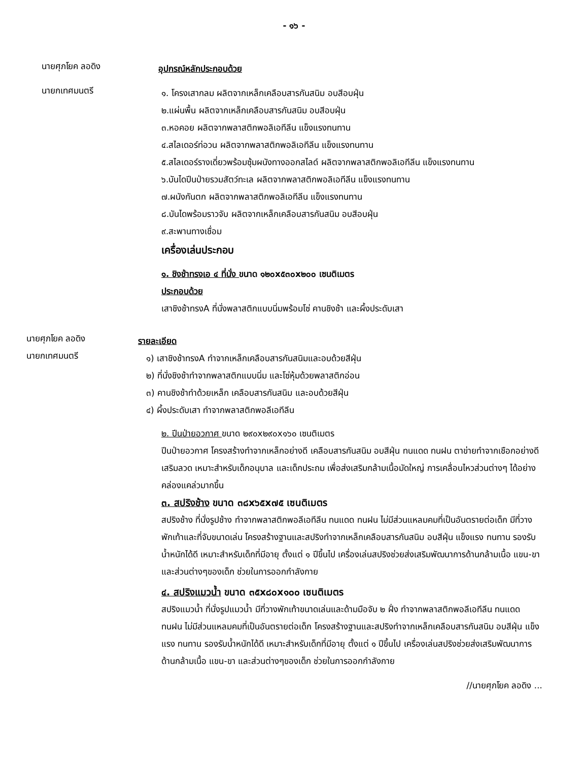- ๑๖ -
นายศุภโยค ลอดิง
อุปกรณ์หลักประกอบด้วย
นายกเทศมนตรี
๑. โครงเสากลม ผลิตจากเหล็กเคลือบสารกันสนิม อบสีอบฝุ่น
๒.แผ่นพื้น ผลิตจากเหล็กเคลือบสารกันสนิม อบสีอบฝุ่น
๓.หอคอย ผลิตจากพลาสติกพอลิเอทีลีน แข็งแรงทนทาน
๔.สไลเดอร์ท่อวน ผลิตจากพลาสติกพอลิเอทีลีน แข็งแรงทนทาน
๕.สไลเดอร์รางเดี่ยวพร้อมซุ้มผนังทางออกสไลด์ ผลิตจากพลาสติกพอลิเอทีลีน แข็งแรงทนทาน
๖.บันไดปีนป่ายรวมสัตว์ทะเล ผลิตจากพลาสติกพอลิเอทีลีน แข็งแรงทนทาน
๗.ผนังกันตก ผลิตจากพลาสติกพอลิเอทีลีน แข็งแรงทนทาน
๘.บันไดพร้อมราวจับ ผลิตจากเหล็กเคลือบสารกันสนิม อบสีอบฝุ่น
๙.สะพานทางเชื่อม
เครื่องเล่นประกอบ
๑. ชิงช้าทรงเอ ๔ ที่นั่ง ขนาด ๑๒๐x๕๓๐x๒๐๐ เซนติเมตร
ประกอบด้วย
เสาชิงช้าทรงA ที่นั่งพลาสติกแบบนิ่มพร้อมโซ่ คานชิงช้า และผึ้งประดับเสา
นายศุภโยค ลอดิง
รายละเอียด
นายกเทศมนตรี
๑) เสาชิงช้าทรงA ทำจากเหล็กเคลือบสารกันสนิมและอบด้วยสีฝุ่น
๒) ที่นั่งชิงช้าทำจากพลาสติกแบบนิ่ม และโซ่หุ้มด้วยพลาสติกอ่อน
๓) คานชิงช้าทำด้วยเหล็ก เคลือบสารกันสนิม และอบด้วยสีฝุ่น
๔) ผึ้งประดับเสา ทำจากพลาสติกพอลีเอทีลีน
๒. ปีนป่ายอวกาศ ขนาด ๒๙๐x๒๙๐x๑๖๐ เซนติเมตร
ปีนป่ายอวกาศ โครงสร้างทำจากเหล็กอย่างดี เคลือบสารกันสนิม อบสีฝุ่น ทนแดด ทนฝน ตาข่ายทำจากเชือกอย่างดี เสริมลวด เหมาะสำหรับเด็กอนุบาล และเด็กประถม เพื่อส่งเสริมกล้ามเนื้อมัดใหญ่ การเคลื่อนไหวส่วนต่างๆ ได้อย่างคล่องแคล่วมากขึ้น
๓. สปริงช้าง ขนาด ๓๘x๖๕x๗๕ เซนติเมตร
สปริงช้าง ที่นั่งรูปช้าง ทำจากพลาสติกพอลีเอทีลีน ทนแดด ทนฝน ไม่มีส่วนแหลมคมที่เป็นอันตรายต่อเด็ก มีที่วางพักเท้าและที่จับขนาดเล่น โครงสร้างฐานและสปริงทำจากเหล็กเคลือบสารกันสนิม อบสีฝุ่น แข็งแรง ทนทาน รองรับน้ำหนักได้ดี เหมาะสำหรับเด็กที่มีอายุ ตั้งแต่ ๑ ปีขึ้นไป เครื่องเล่นสปริงช่วยส่งเสริมพัฒนาการด้านกล้ามเนื้อ แขน-ขา และส่วนต่างๆของเด็ก ช่วยในการออกกำลังกาย
๔. สปริงแมวน้ำ ขนาด ๓๕x๘๐x๑๐๐ เซนติเมตร
สปริงแมวน้ำ ที่นั่งรูปแมวน้ำ มีที่วางพักเท้าขนาดเล่นและด้ามมือจับ ๒ ฝั่ง ทำจากพลาสติกพอลีเอทีลีน ทนแดด ทนฝน ไม่มีส่วนแหลมคมที่เป็นอันตรายต่อเด็ก โครงสร้างฐานและสปริงทำจากเหล็กเคลือบสารกันสนิม อบสีฝุ่น แข็งแรง ทนทาน รองรับน้ำหนักได้ดี เหมาะสำหรับเด็กที่มีอายุ ตั้งแต่ ๑ ปีขึ้นไป เครื่องเล่นสปริงช่วยส่งเสริมพัฒนาการด้านกล้ามเนื้อ แขน-ขา และส่วนต่างๆของเด็ก ช่วยในการออกกำลังกาย
//นายศุภโยค ลอดิง ...